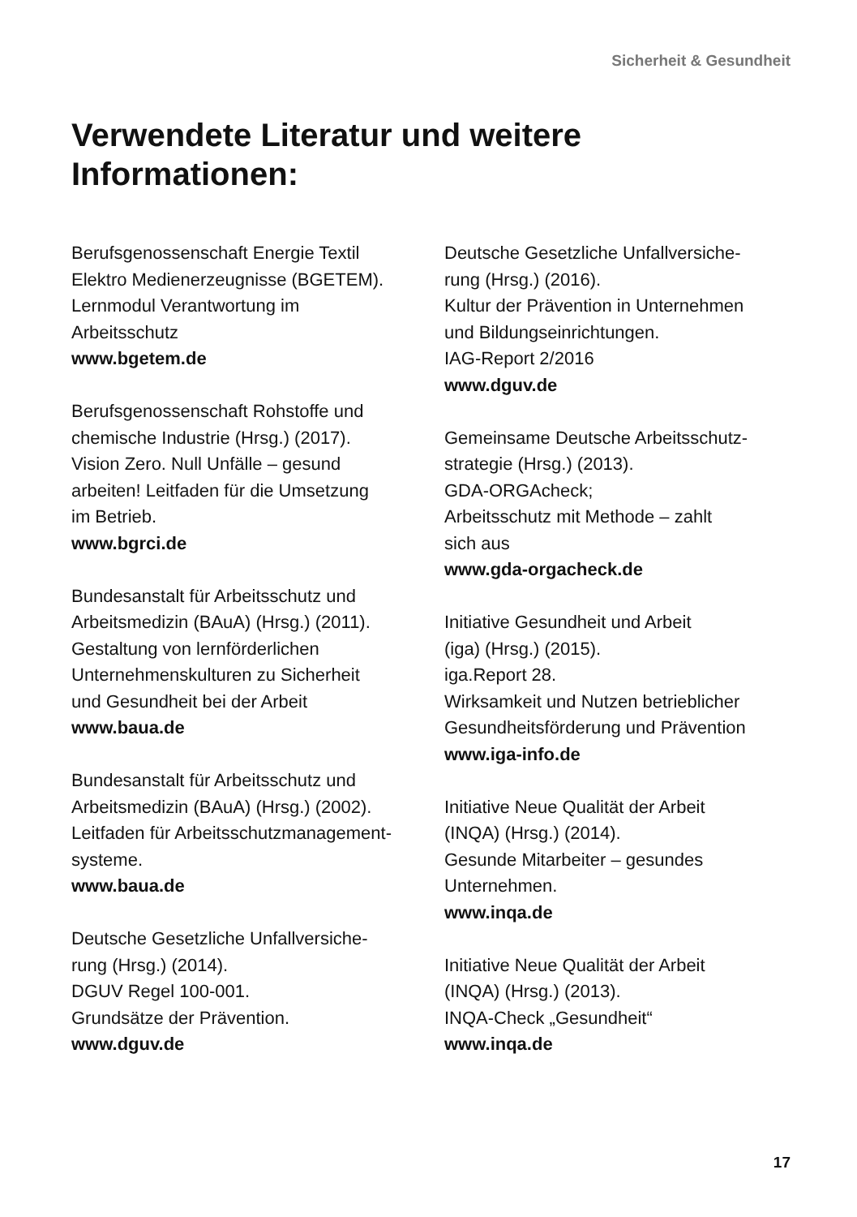Sicherheit & Gesundheit
Verwendete Literatur und weitere Informationen:
Berufsgenossenschaft Energie Textil
Elektro Medienerzeugnisse (BGETEM).
Lernmodul Verantwortung im
Arbeitsschutz
www.bgetem.de
Berufsgenossenschaft Rohstoffe und
chemische Industrie (Hrsg.) (2017).
Vision Zero. Null Unfälle – gesund
arbeiten! Leitfaden für die Umsetzung
im Betrieb.
www.bgrci.de
Bundesanstalt für Arbeitsschutz und
Arbeitsmedizin (BAuA) (Hrsg.) (2011).
Gestaltung von lernförderlichen
Unternehmenskulturen zu Sicherheit
und Gesundheit bei der Arbeit
www.baua.de
Bundesanstalt für Arbeitsschutz und
Arbeitsmedizin (BAuA) (Hrsg.) (2002).
Leitfaden für Arbeitsschutzmanagement-
systeme.
www.baua.de
Deutsche Gesetzliche Unfallversiche-
rung (Hrsg.) (2014).
DGUV Regel 100-001.
Grundsätze der Prävention.
www.dguv.de
Deutsche Gesetzliche Unfallversiche-
rung (Hrsg.) (2016).
Kultur der Prävention in Unternehmen
und Bildungseinrichtungen.
IAG-Report 2/2016
www.dguv.de
Gemeinsame Deutsche Arbeitsschutz-
strategie (Hrsg.) (2013).
GDA-ORGAcheck;
Arbeitsschutz mit Methode – zahlt
sich aus
www.gda-orgacheck.de
Initiative Gesundheit und Arbeit
(iga) (Hrsg.) (2015).
iga.Report 28.
Wirksamkeit und Nutzen betrieblicher
Gesundheitsförderung und Prävention
www.iga-info.de
Initiative Neue Qualität der Arbeit
(INQA) (Hrsg.) (2014).
Gesunde Mitarbeiter – gesundes
Unternehmen.
www.inqa.de
Initiative Neue Qualität der Arbeit
(INQA) (Hrsg.) (2013).
INQA-Check „Gesundheit“
www.inqa.de
17